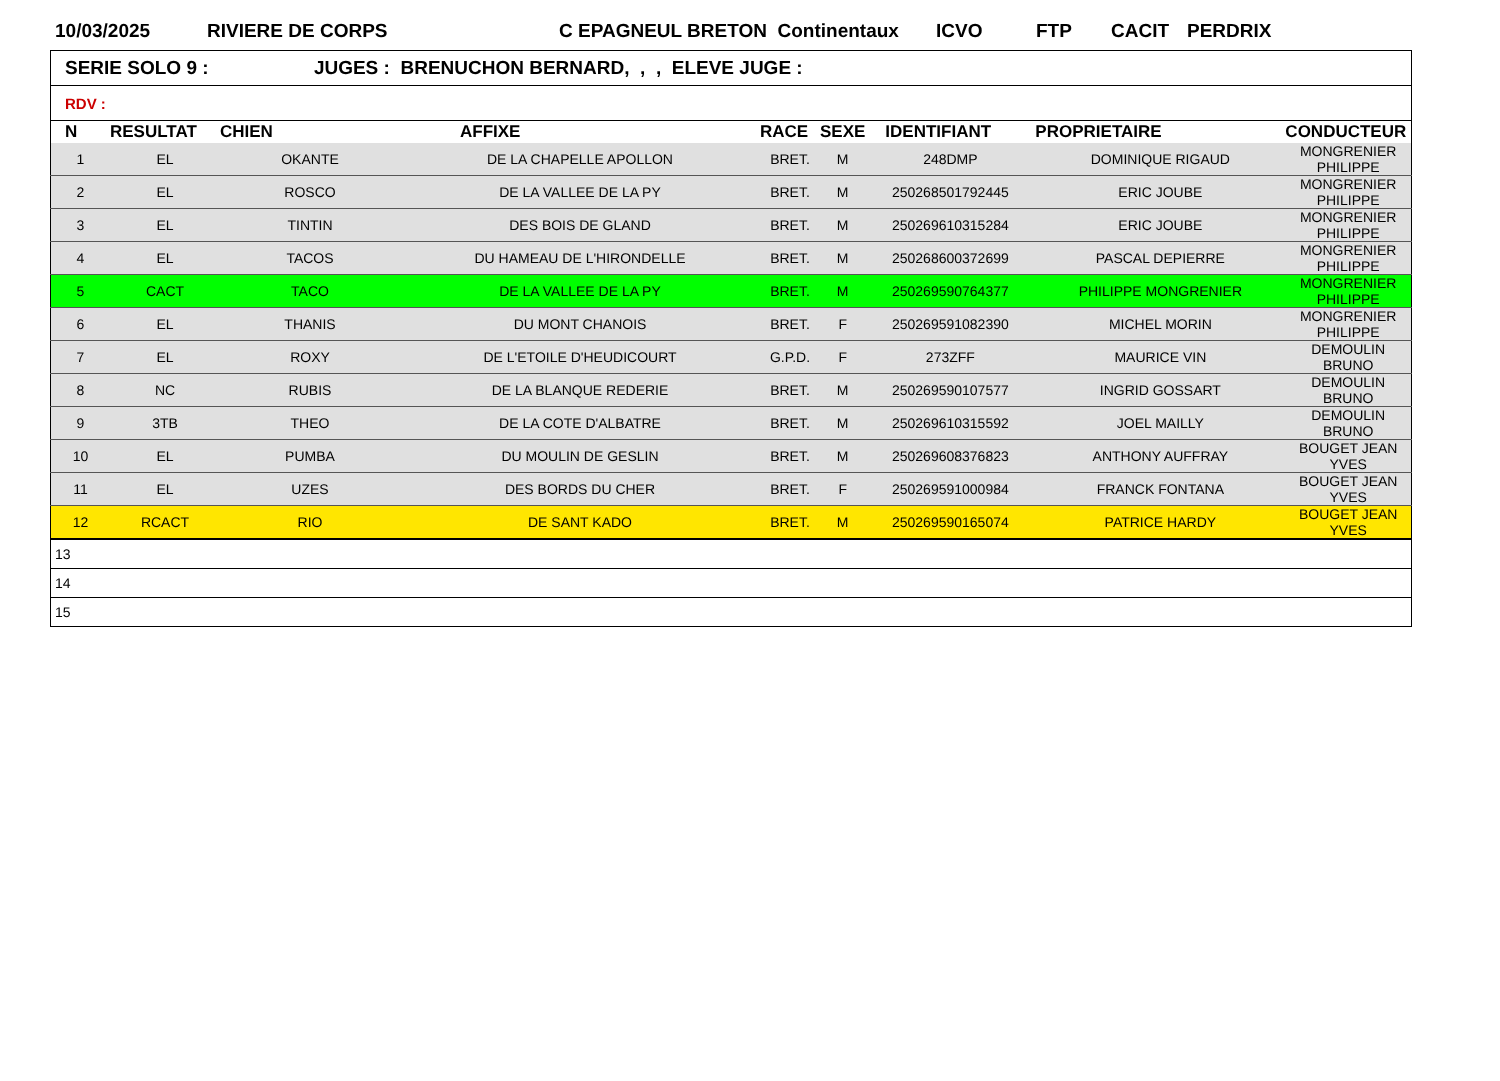10/03/2025 RIVIERE DE CORPS C EPAGNEUL BRETON Continentaux ICVO FTP CACIT PERDRIX
| SERIE SOLO 9 : JUGES : BRENUCHON BERNARD, , , ELEVE JUGE : | | | | | | | | |
| RDV : | | | | | | | | |
| N | RESULTAT | CHIEN | AFFIXE | RACE | SEXE | IDENTIFIANT | PROPRIETAIRE | CONDUCTEUR |
| 1 | EL | OKANTE | DE LA CHAPELLE APOLLON | BRET. | M | 248DMP | DOMINIQUE RIGAUD | MONGRENIER PHILIPPE |
| 2 | EL | ROSCO | DE LA VALLEE DE LA PY | BRET. | M | 250268501792445 | ERIC JOUBE | MONGRENIER PHILIPPE |
| 3 | EL | TINTIN | DES BOIS DE GLAND | BRET. | M | 250269610315284 | ERIC JOUBE | MONGRENIER PHILIPPE |
| 4 | EL | TACOS | DU HAMEAU DE L'HIRONDELLE | BRET. | M | 250268600372699 | PASCAL DEPIERRE | MONGRENIER PHILIPPE |
| 5 | CACT | TACO | DE LA VALLEE DE LA PY | BRET. | M | 250269590764377 | PHILIPPE MONGRENIER | MONGRENIER PHILIPPE |
| 6 | EL | THANIS | DU MONT CHANOIS | BRET. | F | 250269591082390 | MICHEL MORIN | MONGRENIER PHILIPPE |
| 7 | EL | ROXY | DE L'ETOILE D'HEUDICOURT | G.P.D. | F | 273ZFF | MAURICE VIN | DEMOULIN BRUNO |
| 8 | NC | RUBIS | DE LA BLANQUE REDERIE | BRET. | M | 250269590107577 | INGRID GOSSART | DEMOULIN BRUNO |
| 9 | 3TB | THEO | DE LA COTE D'ALBATRE | BRET. | M | 250269610315592 | JOEL MAILLY | DEMOULIN BRUNO |
| 10 | EL | PUMBA | DU MOULIN DE GESLIN | BRET. | M | 250269608376823 | ANTHONY AUFFRAY | BOUGET JEAN YVES |
| 11 | EL | UZES | DES BORDS DU CHER | BRET. | F | 250269591000984 | FRANCK FONTANA | BOUGET JEAN YVES |
| 12 | RCACT | RIO | DE SANT KADO | BRET. | M | 250269590165074 | PATRICE HARDY | BOUGET JEAN YVES |
| 13 | | | | | | | | |
| 14 | | | | | | | | |
| 15 | | | | | | | | |